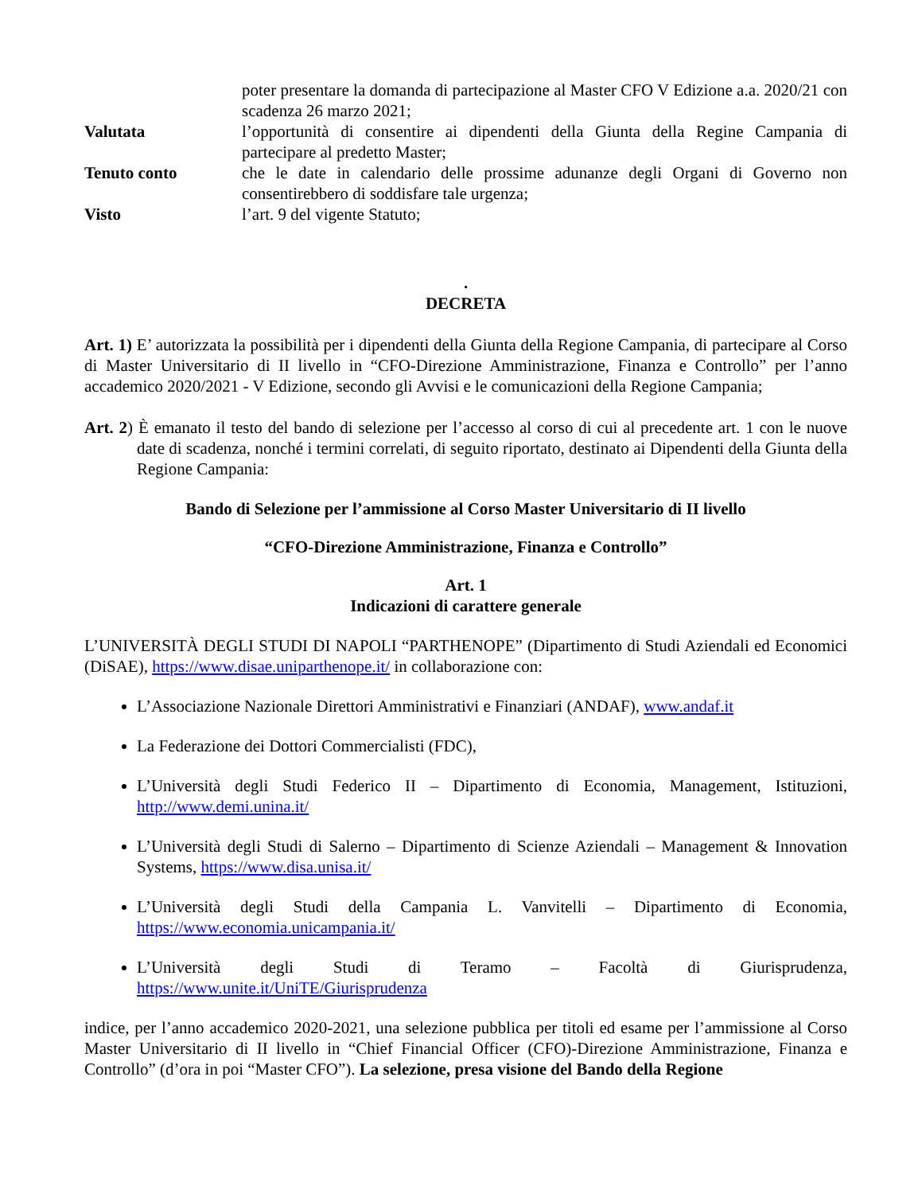poter presentare la domanda di partecipazione al Master CFO V Edizione a.a. 2020/21 con scadenza 26 marzo 2021;
Valutata l’opportunità di consentire ai dipendenti della Giunta della Regine Campania di partecipare al predetto Master;
Tenuto conto che le date in calendario delle prossime adunanze degli Organi di Governo non consentirebbero di soddisfare tale urgenza;
Visto l’art. 9 del vigente Statuto;
.
DECRETA
Art. 1) E’ autorizzata la possibilità per i dipendenti della Giunta della Regione Campania, di partecipare al Corso di Master Universitario di II livello in “CFO-Direzione Amministrazione, Finanza e Controllo” per l’anno accademico 2020/2021 - V Edizione, secondo gli Avvisi e le comunicazioni della Regione Campania;
Art. 2) È emanato il testo del bando di selezione per l’accesso al corso di cui al precedente art. 1 con le nuove date di scadenza, nonché i termini correlati, di seguito riportato, destinato ai Dipendenti della Giunta della Regione Campania:
Bando di Selezione per l’ammissione al Corso Master Universitario di II livello
“CFO-Direzione Amministrazione, Finanza e Controllo”
Art. 1
Indicazioni di carattere generale
L’UNIVERSITÀ DEGLI STUDI DI NAPOLI “PARTHENOPE” (Dipartimento di Studi Aziendali ed Economici (DiSAE), https://www.disae.uniparthenope.it/ in collaborazione con:
L’Associazione Nazionale Direttori Amministrativi e Finanziari (ANDAF), www.andaf.it
La Federazione dei Dottori Commercialisti (FDC),
L’Università degli Studi Federico II – Dipartimento di Economia, Management, Istituzioni, http://www.demi.unina.it/
L’Università degli Studi di Salerno – Dipartimento di Scienze Aziendali – Management & Innovation Systems, https://www.disa.unisa.it/
L’Università degli Studi della Campania L. Vanvitelli – Dipartimento di Economia, https://www.economia.unicampania.it/
L’Università degli Studi di Teramo – Facoltà di Giurisprudenza, https://www.unite.it/UniTE/Giurisprudenza
indice, per l’anno accademico 2020-2021, una selezione pubblica per titoli ed esame per l’ammissione al Corso Master Universitario di II livello in “Chief Financial Officer (CFO)-Direzione Amministrazione, Finanza e Controllo” (d’ora in poi “Master CFO”). La selezione, presa visione del Bando della Regione